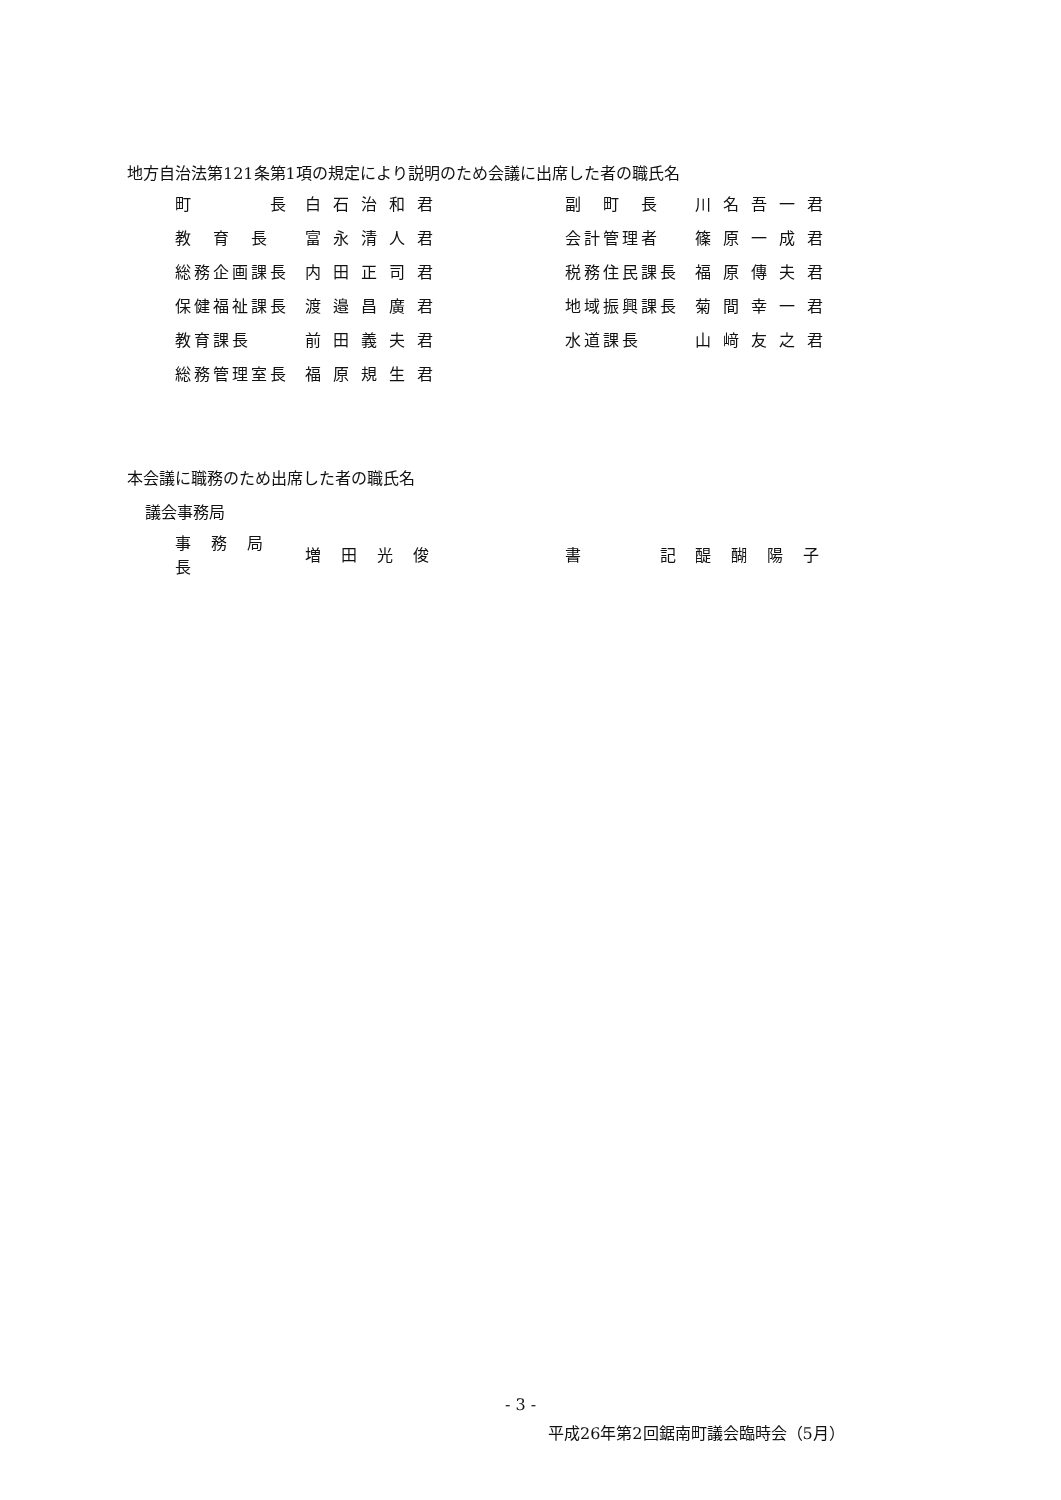地方自治法第121条第1項の規定により説明のため会議に出席した者の職氏名
| 町 長 | 白石治和君 | | 副 町 長 | 川名吾一君 |
| 教 育 長 | 富永清人君 | | 会計管理者 | 篠原一成君 |
| 総務企画課長 | 内田正司君 | | 税務住民課長 | 福原傳夫君 |
| 保健福祉課長 | 渡邉昌廣君 | | 地域振興課長 | 菊間幸一君 |
| 教育課長 | 前田義夫君 | | 水道課長 | 山﨑友之君 |
| 総務管理室長 | 福原規生君 | | | |
本会議に職務のため出席した者の職氏名
議会事務局
| 事務局長 | 増田光俊 | | 書 記 | 醍醐陽子 |
- 3 -
平成26年第2回鋸南町議会臨時会（5月）